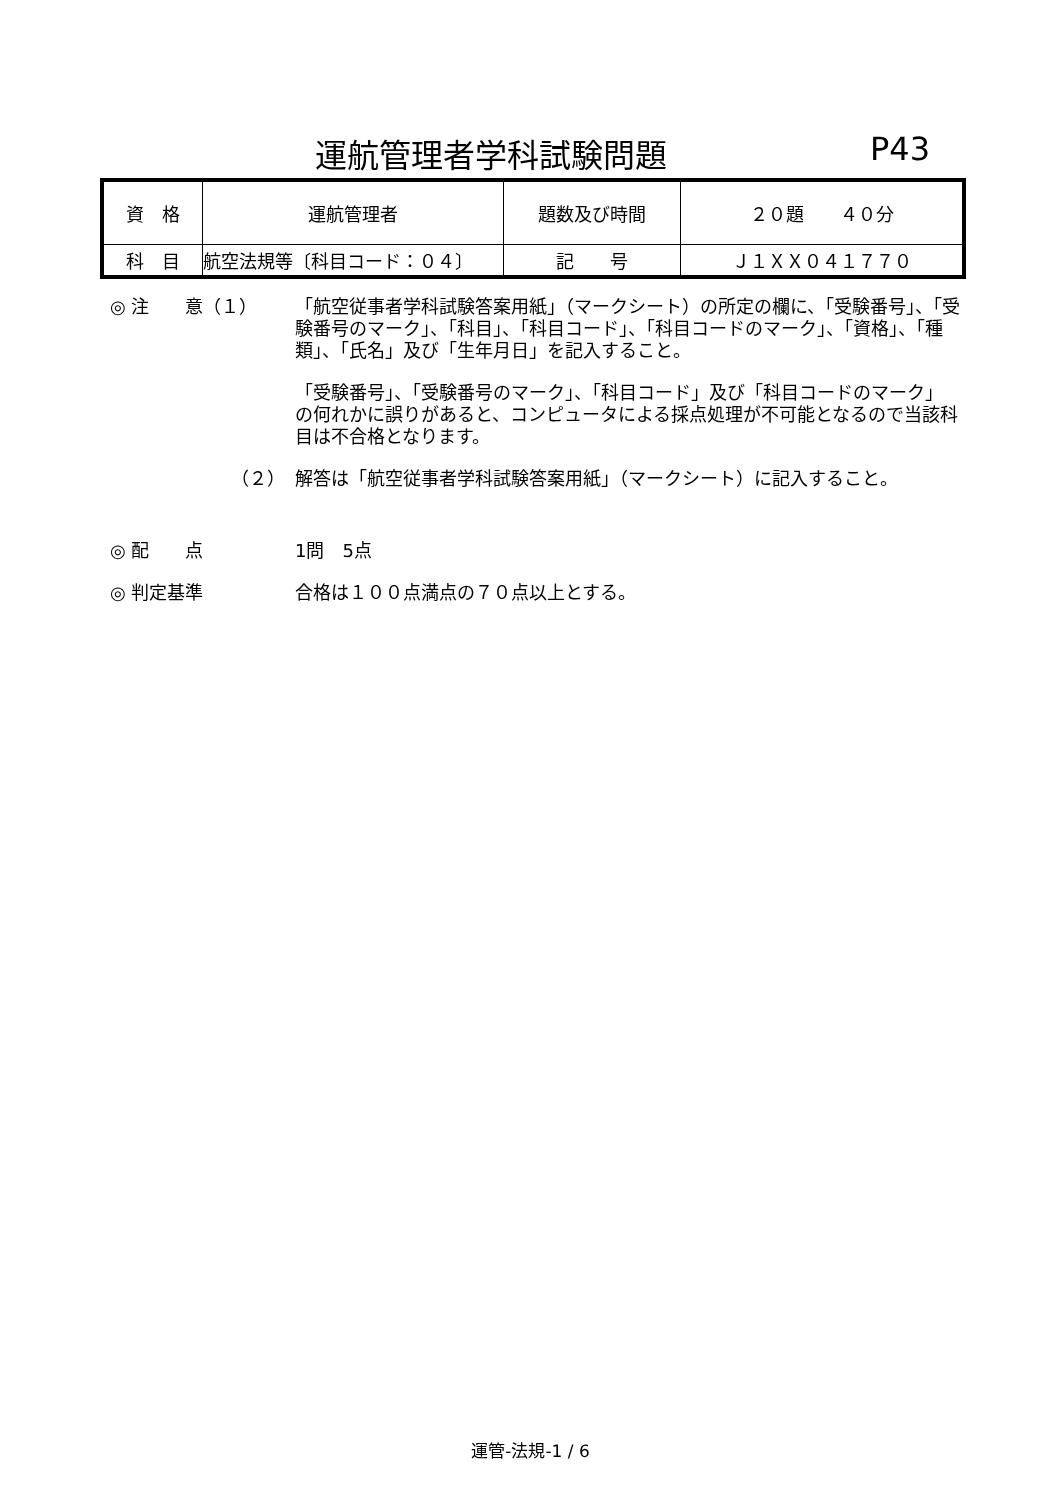運航管理者学科試験問題 P43
| 資 格 | 運航管理者 | 題数及び時間 | ２０題 ４０分 |
| 科 目 | 航空法規等〔科目コード：０４〕 | 記 号 | Ｊ１ＸＸ０４１７７０ |
◎ 注　　意（１） 「航空従事者学科試験答案用紙」（マークシート）の所定の欄に、「受験番号」、「受験番号のマーク」、「科目」、「科目コード」、「科目コードのマーク」、「資格」、「種類」、「氏名」及び「生年月日」を記入すること。
「受験番号」、「受験番号のマーク」、「科目コード」及び「科目コードのマーク」の何れかに誤りがあると、コンピュータによる採点処理が不可能となるので当該科目は不合格となります。
（２） 解答は「航空従事者学科試験答案用紙」（マークシート）に記入すること。
◎ 配　　点 1問　5点
◎ 判定基準 合格は１００点満点の７０点以上とする。
運管-法規-1 / 6